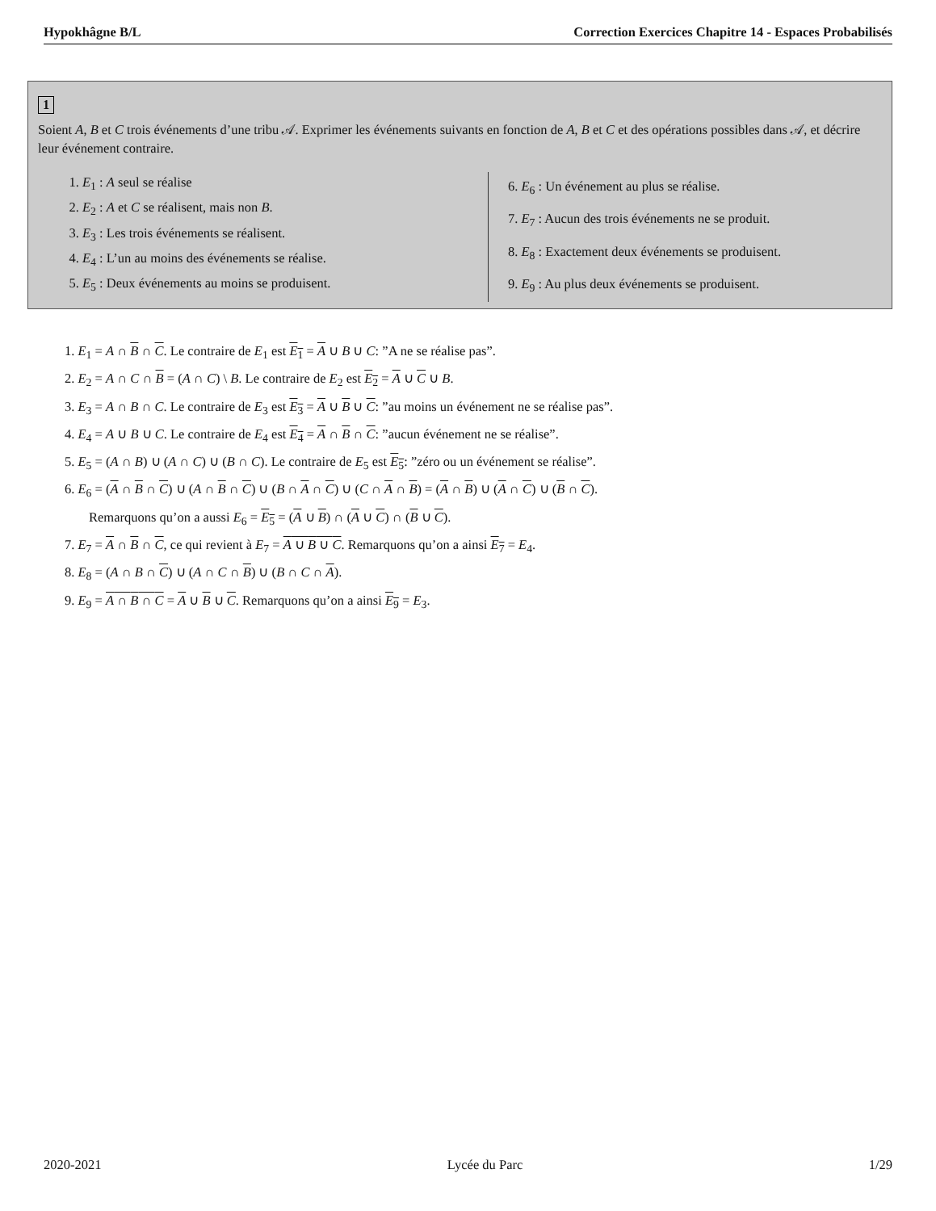Hypokhâgne B/L Correction Exercices Chapitre 14 - Espaces Probabilisés
1
Soient A, B et C trois événements d’une tribu 𝒜. Exprimer les événements suivants en fonction de A, B et C et des opérations possibles dans 𝒜, et décrire leur événement contraire.
1. E<sub>1</sub> : A seul se réalise
2. E<sub>2</sub> : A et C se réalisent, mais non B.
3. E<sub>3</sub> : Les trois événements se réalisent.
4. E<sub>4</sub> : L’un au moins des événements se réalise.
5. E<sub>5</sub> : Deux événements au moins se produisent.
6. E<sub>6</sub> : Un événement au plus se réalise.
7. E<sub>7</sub> : Aucun des trois événements ne se produit.
8. E<sub>8</sub> : Exactement deux événements se produisent.
9. E<sub>9</sub> : Au plus deux événements se produisent.
1. E<sub>1</sub> = A ∩ B ∩ C. Le contraire de E<sub>1</sub> est E<sub>1</sub> = A ∪ B ∪ C: ”A ne se réalise pas”.
2. E<sub>2</sub> = A ∩ C ∩ B = (A ∩ C) \ B. Le contraire de E<sub>2</sub> est E<sub>2</sub> = A ∪ C ∪ B.
3. E<sub>3</sub> = A ∩ B ∩ C. Le contraire de E<sub>3</sub> est E<sub>3</sub> = A ∪ B ∪ C: ”au moins un événement ne se réalise pas”.
4. E<sub>4</sub> = A ∪ B ∪ C. Le contraire de E<sub>4</sub> est E<sub>4</sub> = A ∩ B ∩ C: ”aucun événement ne se réalise”.
5. E<sub>5</sub> = (A ∩ B) ∪ (A ∩ C) ∪ (B ∩ C). Le contraire de E<sub>5</sub> est E<sub>5</sub>: ”zéro ou un événement se réalise”.
6. E<sub>6</sub> = (A ∩ B ∩ C) ∪ (A ∩ B ∩ C) ∪ (B ∩ A ∩ C) ∪ (C ∩ A ∩ B) = (A ∩ B) ∪ (A ∩ C) ∪ (B ∩ C).
Remarquons qu’on a aussi E<sub>6</sub> = E<sub>5</sub> = (A ∪ B) ∩ (A ∪ C) ∩ (B ∪ C).
7. E<sub>7</sub> = A ∩ B ∩ C, ce qui revient à E<sub>7</sub> = A ∪ B ∪ C. Remarquons qu’on a ainsi E<sub>7</sub> = E<sub>4</sub>.
8. E<sub>8</sub> = (A ∩ B ∩ C) ∪ (A ∩ C ∩ B) ∪ (B ∩ C ∩ A).
9. E<sub>9</sub> = A ∩ B ∩ C = A ∪ B ∪ C. Remarquons qu’on a ainsi E<sub>9</sub> = E<sub>3</sub>.
2020-2021 Lycée du Parc 1/29